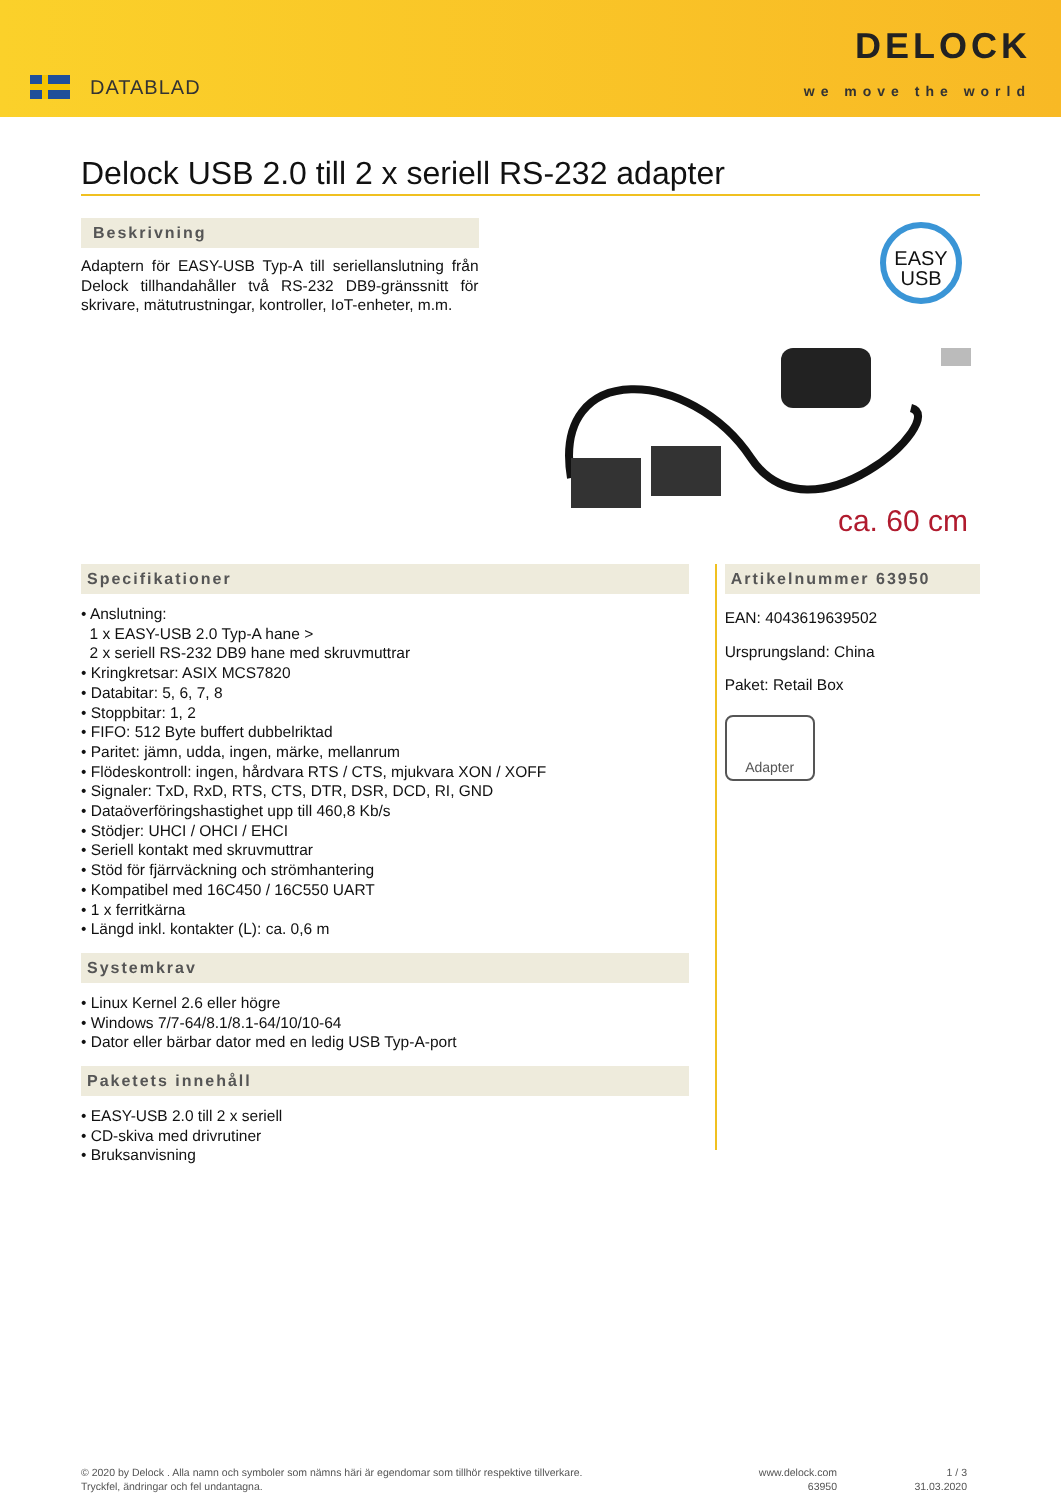DATABLAD
DELOCK
we move the world
Delock USB 2.0 till 2 x seriell RS-232 adapter
Beskrivning
Adaptern för EASY-USB Typ-A till seriellanslutning från Delock tillhandahåller två RS-232 DB9-gränssnitt för skrivare, mätutrustningar, kontroller, IoT-enheter, m.m.
EASY
USB
ca. 60 cm
Specifikationer
• Anslutning:
1 x EASY-USB 2.0 Typ-A hane >
2 x seriell RS-232 DB9 hane med skruvmuttrar
• Kringkretsar: ASIX MCS7820
• Databitar: 5, 6, 7, 8
• Stoppbitar: 1, 2
• FIFO: 512 Byte buffert dubbelriktad
• Paritet: jämn, udda, ingen, märke, mellanrum
• Flödeskontroll: ingen, hårdvara RTS / CTS, mjukvara XON / XOFF
• Signaler: TxD, RxD, RTS, CTS, DTR, DSR, DCD, RI, GND
• Dataöverföringshastighet upp till 460,8 Kb/s
• Stödjer: UHCI / OHCI / EHCI
• Seriell kontakt med skruvmuttrar
• Stöd för fjärrväckning och strömhantering
• Kompatibel med 16C450 / 16C550 UART
• 1 x ferritkärna
• Längd inkl. kontakter (L): ca. 0,6 m
Systemkrav
• Linux Kernel 2.6 eller högre
• Windows 7/7-64/8.1/8.1-64/10/10-64
• Dator eller bärbar dator med en ledig USB Typ-A-port
Paketets innehåll
• EASY-USB 2.0 till 2 x seriell
• CD-skiva med drivrutiner
• Bruksanvisning
Artikelnummer 63950
EAN: 4043619639502
Ursprungsland: China
Paket: Retail Box
Adapter
© 2020 by Delock . Alla namn och symboler som nämns häri är egendomar som tillhör respektive tillverkare.
Tryckfel, ändringar och fel undantagna.
www.delock.com
63950
1 / 3
31.03.2020